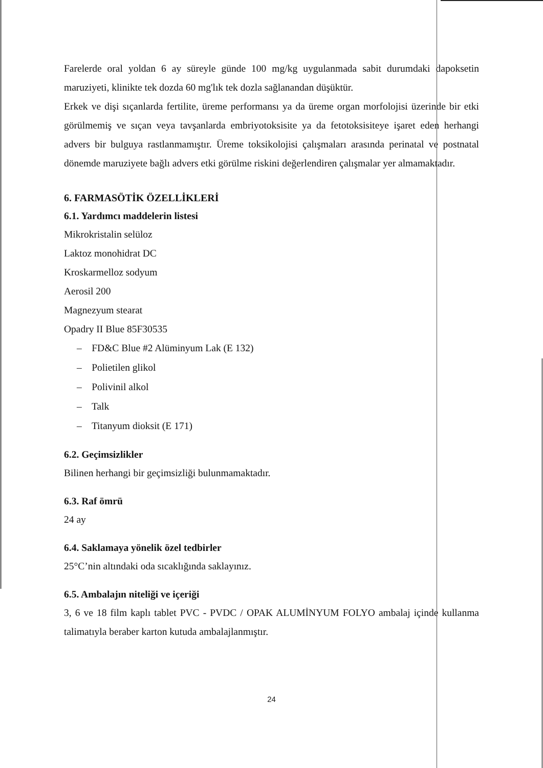Farelerde oral yoldan 6 ay süreyle günde 100 mg/kg uygulanmada sabit durumdaki dapoksetin maruziyeti, klinikte tek dozda 60 mg'lık tek dozla sağlanandan düşüktür.
Erkek ve dişi sıçanlarda fertilite, üreme performansı ya da üreme organ morfolojisi üzerinde bir etki görülmemiş ve sıçan veya tavşanlarda embriyotoksisite ya da fetotoksisiteye işaret eden herhangi advers bir bulguya rastlanmamıştır. Üreme toksikolojisi çalışmaları arasında perinatal ve postnatal dönemde maruziyete bağlı advers etki görülme riskini değerlendiren çalışmalar yer almamaktadır.
6. FARMASÖTİK ÖZELLİKLERİ
6.1. Yardımcı maddelerin listesi
Mikrokristalin selüloz
Laktoz monohidrat DC
Kroskarmelloz sodyum
Aerosil 200
Magnezyum stearat
Opadry II Blue 85F30535
– FD&C Blue #2 Alüminyum Lak (E 132)
– Polietilen glikol
– Polivinil alkol
– Talk
– Titanyum dioksit (E 171)
6.2. Geçimsizlikler
Bilinen herhangi bir geçimsizliği bulunmamaktadır.
6.3. Raf ömrü
24 ay
6.4. Saklamaya yönelik özel tedbirler
25°C’nin altındaki oda sıcaklığında saklayınız.
6.5. Ambalajın niteliği ve içeriği
3, 6 ve 18 film kaplı tablet PVC - PVDC / OPAK ALUMİNYUM FOLYO ambalaj içinde kullanma talimatıyla beraber karton kutuda ambalajlanmıştır.
24